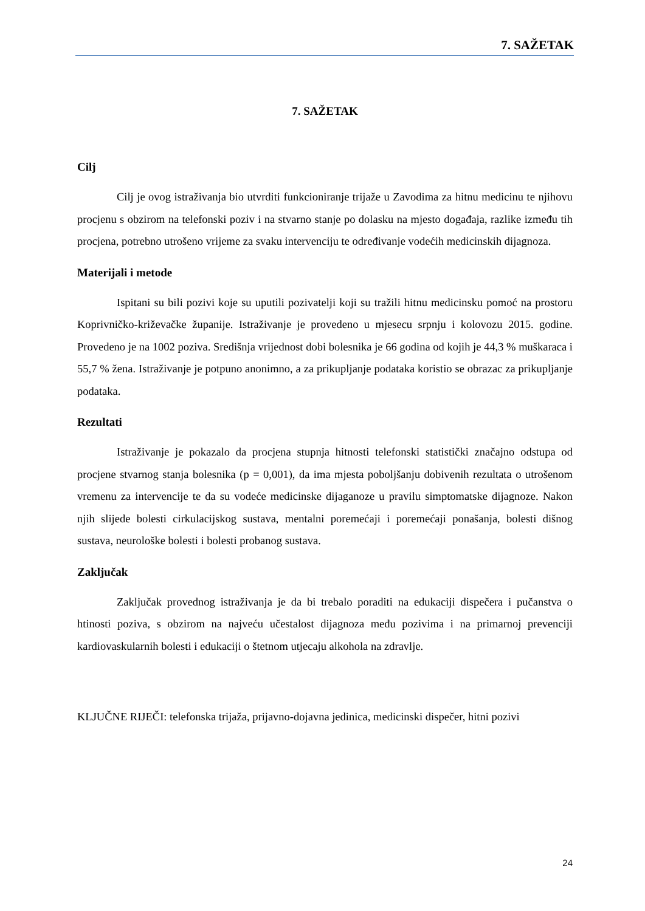7. SAŽETAK
7. SAŽETAK
Cilj
Cilj je ovog istraživanja bio utvrditi funkcioniranje trijaže u Zavodima za hitnu medicinu te njihovu procjenu s obzirom na telefonski poziv i na stvarno stanje po dolasku na mjesto događaja, razlike između tih procjena, potrebno utrošeno vrijeme za svaku intervenciju te određivanje vodećih medicinskih dijagnoza.
Materijali i metode
Ispitani su bili pozivi koje su uputili pozivatelji koji su tražili hitnu medicinsku pomoć na prostoru Koprivničko-križevačke županije. Istraživanje je provedeno u mjesecu srpnju i kolovozu 2015. godine. Provedeno je na 1002 poziva. Središnja vrijednost dobi bolesnika je 66 godina od kojih je 44,3 % muškaraca i 55,7 % žena. Istraživanje je potpuno anonimno, a za prikupljanje podataka koristio se obrazac za prikupljanje podataka.
Rezultati
Istraživanje je pokazalo da procjena stupnja hitnosti telefonski statistički značajno odstupa od procjene stvarnog stanja bolesnika (p = 0,001), da ima mjesta poboljšanju dobivenih rezultata o utrošenom vremenu za intervencije te da su vodeće medicinske dijaganoze u pravilu simptomatske dijagnoze. Nakon njih slijede bolesti cirkulacijskog sustava, mentalni poremećaji i poremećaji ponašanja, bolesti dišnog sustava, neurološke bolesti i bolesti probanog sustava.
Zaključak
Zaključak provednog istraživanja je da bi trebalo poraditi na edukaciji dispečera i pučanstva o htinosti poziva, s obzirom na najveću učestalost dijagnoza među pozivima i na primarnoj prevenciji kardiovaskularnih bolesti i edukaciji o štetnom utjecaju alkohola na zdravlje.
KLJUČNE RIJEČI: telefonska trijaža, prijavno-dojavna jedinica, medicinski dispečer, hitni pozivi
24